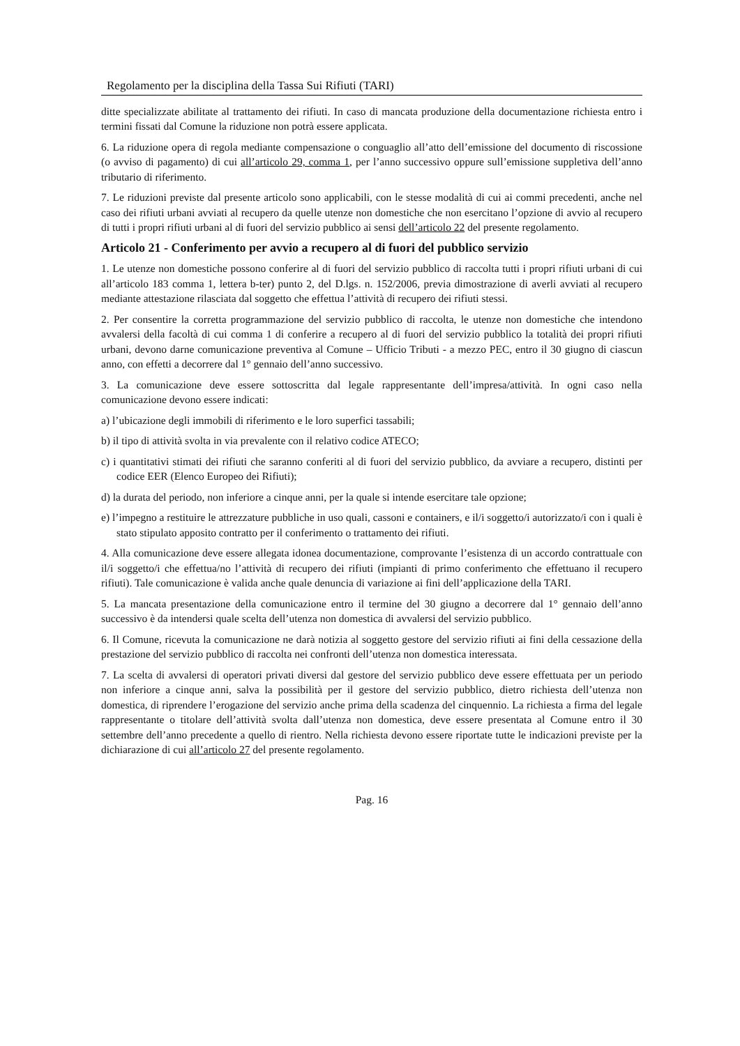Regolamento per la disciplina della Tassa Sui Rifiuti (TARI)
ditte specializzate abilitate al trattamento dei rifiuti. In caso di mancata produzione della documentazione richiesta entro i termini fissati dal Comune la riduzione non potrà essere applicata.
6. La riduzione opera di regola mediante compensazione o conguaglio all’atto dell’emissione del documento di riscossione (o avviso di pagamento) di cui all’articolo 29, comma 1, per l’anno successivo oppure sull’emissione suppletiva dell’anno tributario di riferimento.
7. Le riduzioni previste dal presente articolo sono applicabili, con le stesse modalità di cui ai commi precedenti, anche nel caso dei rifiuti urbani avviati al recupero da quelle utenze non domestiche che non esercitano l’opzione di avvio al recupero di tutti i propri rifiuti urbani al di fuori del servizio pubblico ai sensi dell’articolo 22 del presente regolamento.
Articolo 21 - Conferimento per avvio a recupero al di fuori del pubblico servizio
1. Le utenze non domestiche possono conferire al di fuori del servizio pubblico di raccolta tutti i propri rifiuti urbani di cui all’articolo 183 comma 1, lettera b-ter) punto 2, del D.lgs. n. 152/2006, previa dimostrazione di averli avviati al recupero mediante attestazione rilasciata dal soggetto che effettua l’attività di recupero dei rifiuti stessi.
2. Per consentire la corretta programmazione del servizio pubblico di raccolta, le utenze non domestiche che intendono avvalersi della facoltà di cui comma 1 di conferire a recupero al di fuori del servizio pubblico la totalità dei propri rifiuti urbani, devono darne comunicazione preventiva al Comune – Ufficio Tributi - a mezzo PEC, entro il 30 giugno di ciascun anno, con effetti a decorrere dal 1° gennaio dell’anno successivo.
3. La comunicazione deve essere sottoscritta dal legale rappresentante dell’impresa/attività. In ogni caso nella comunicazione devono essere indicati:
a) l’ubicazione degli immobili di riferimento e le loro superfici tassabili;
b) il tipo di attività svolta in via prevalente con il relativo codice ATECO;
c) i quantitativi stimati dei rifiuti che saranno conferiti al di fuori del servizio pubblico, da avviare a recupero, distinti per codice EER (Elenco Europeo dei Rifiuti);
d) la durata del periodo, non inferiore a cinque anni, per la quale si intende esercitare tale opzione;
e) l’impegno a restituire le attrezzature pubbliche in uso quali, cassoni e containers, e il/i soggetto/i autorizzato/i con i quali è stato stipulato apposito contratto per il conferimento o trattamento dei rifiuti.
4. Alla comunicazione deve essere allegata idonea documentazione, comprovante l’esistenza di un accordo contrattuale con il/i soggetto/i che effettua/no l’attività di recupero dei rifiuti (impianti di primo conferimento che effettuano il recupero rifiuti). Tale comunicazione è valida anche quale denuncia di variazione ai fini dell’applicazione della TARI.
5. La mancata presentazione della comunicazione entro il termine del 30 giugno a decorrere dal 1° gennaio dell’anno successivo è da intendersi quale scelta dell’utenza non domestica di avvalersi del servizio pubblico.
6. Il Comune, ricevuta la comunicazione ne darà notizia al soggetto gestore del servizio rifiuti ai fini della cessazione della prestazione del servizio pubblico di raccolta nei confronti dell’utenza non domestica interessata.
7. La scelta di avvalersi di operatori privati diversi dal gestore del servizio pubblico deve essere effettuata per un periodo non inferiore a cinque anni, salva la possibilità per il gestore del servizio pubblico, dietro richiesta dell’utenza non domestica, di riprendere l’erogazione del servizio anche prima della scadenza del cinquennio. La richiesta a firma del legale rappresentante o titolare dell’attività svolta dall’utenza non domestica, deve essere presentata al Comune entro il 30 settembre dell’anno precedente a quello di rientro. Nella richiesta devono essere riportate tutte le indicazioni previste per la dichiarazione di cui all’articolo 27 del presente regolamento.
Pag. 16